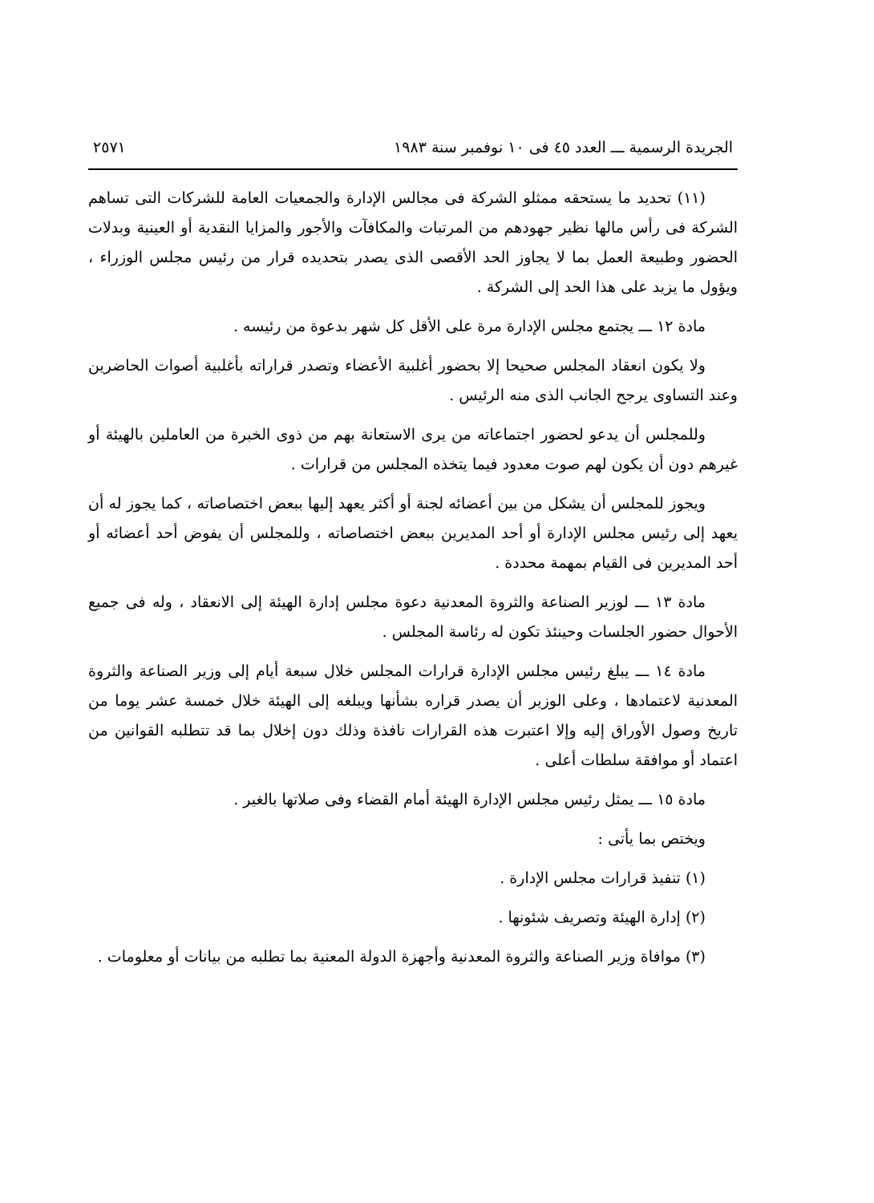الجريدة الرسمية ـــ العدد ٤٥ فى ١٠ نوفمبر سنة ١٩٨٣ ٢٥٧١
(١١) تحديد ما يستحقه ممثلو الشركة فى مجالس الإدارة والجمعيات العامة للشركات التى تساهم الشركة فى رأس مالها نظير جهودهم من المرتبات والمكافآت والأجور والمزايا النقدية أو العينية وبدلات الحضور وطبيعة العمل بما لا يجاوز الحد الأقصى الذى يصدر بتحديده قرار من رئيس مجلس الوزراء ، ويؤول ما يزيد على هذا الحد إلى الشركة .
مادة ١٢ ـــ يجتمع مجلس الإدارة مرة على الأقل كل شهر بدعوة من رئيسه .
ولا يكون انعقاد المجلس صحيحا إلا بحضور أغلبية الأعضاء وتصدر قراراته بأغلبية أصوات الحاضرين وعند التساوى يرجح الجانب الذى منه الرئيس .
وللمجلس أن يدعو لحضور اجتماعاته من يرى الاستعانة بهم من ذوى الخبرة من العاملين بالهيئة أو غيرهم دون أن يكون لهم صوت معدود فيما يتخذه المجلس من قرارات .
ويجوز للمجلس أن يشكل من بين أعضائه لجنة أو أكثر يعهد إليها ببعض اختصاصاته ، كما يجوز له أن يعهد إلى رئيس مجلس الإدارة أو أحد المديرين ببعض اختصاصاته ، وللمجلس أن يفوض أحد أعضائه أو أحد المديرين فى القيام بمهمة محددة .
مادة ١٣ ـــ لوزير الصناعة والثروة المعدنية دعوة مجلس إدارة الهيئة إلى الانعقاد ، وله فى جميع الأحوال حضور الجلسات وحينئذ تكون له رئاسة المجلس .
مادة ١٤ ـــ يبلغ رئيس مجلس الإدارة قرارات المجلس خلال سبعة أيام إلى وزير الصناعة والثروة المعدنية لاعتمادها ، وعلى الوزير أن يصدر قراره بشأنها ويبلغه إلى الهيئة خلال خمسة عشر يوما من تاريخ وصول الأوراق إليه وإلا اعتبرت هذه القرارات نافذة وذلك دون إخلال بما قد تتطلبه القوانين من اعتماد أو موافقة سلطات أعلى .
مادة ١٥ ـــ يمثل رئيس مجلس الإدارة الهيئة أمام القضاء وفى صلاتها بالغير .
ويختص بما يأتى :
(١) تنفيذ قرارات مجلس الإدارة .
(٢) إدارة الهيئة وتصريف شئونها .
(٣) موافاة وزير الصناعة والثروة المعدنية وأجهزة الدولة المعنية بما تطلبه من بيانات أو معلومات .